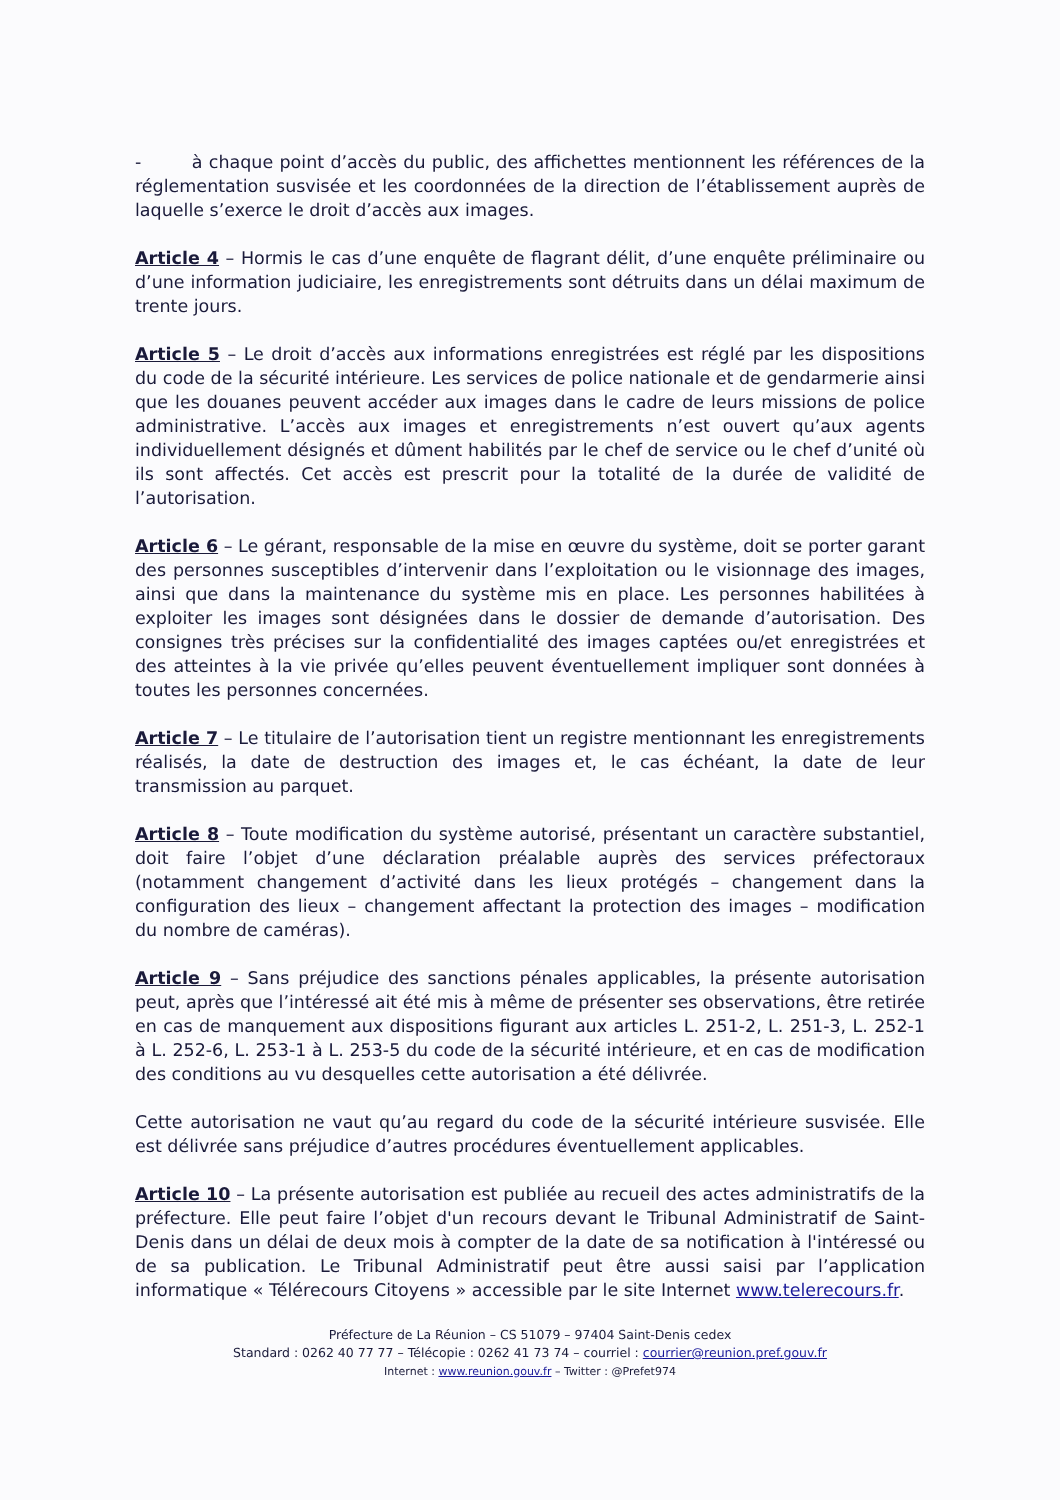- à chaque point d’accès du public, des affichettes mentionnent les références de la réglementation susvisée et les coordonnées de la direction de l’établissement auprès de laquelle s’exerce le droit d’accès aux images.
Article 4 – Hormis le cas d’une enquête de flagrant délit, d’une enquête préliminaire ou d’une information judiciaire, les enregistrements sont détruits dans un délai maximum de trente jours.
Article 5 – Le droit d’accès aux informations enregistrées est réglé par les dispositions du code de la sécurité intérieure. Les services de police nationale et de gendarmerie ainsi que les douanes peuvent accéder aux images dans le cadre de leurs missions de police administrative. L’accès aux images et enregistrements n’est ouvert qu’aux agents individuellement désignés et dûment habilités par le chef de service ou le chef d’unité où ils sont affectés. Cet accès est prescrit pour la totalité de la durée de validité de l’autorisation.
Article 6 – Le gérant, responsable de la mise en œuvre du système, doit se porter garant des personnes susceptibles d’intervenir dans l’exploitation ou le visionnage des images, ainsi que dans la maintenance du système mis en place. Les personnes habilitées à exploiter les images sont désignées dans le dossier de demande d’autorisation. Des consignes très précises sur la confidentialité des images captées ou/et enregistrées et des atteintes à la vie privée qu’elles peuvent éventuellement impliquer sont données à toutes les personnes concernées.
Article 7 – Le titulaire de l’autorisation tient un registre mentionnant les enregistrements réalisés, la date de destruction des images et, le cas échéant, la date de leur transmission au parquet.
Article 8 – Toute modification du système autorisé, présentant un caractère substantiel, doit faire l’objet d’une déclaration préalable auprès des services préfectoraux (notamment changement d’activité dans les lieux protégés – changement dans la configuration des lieux – changement affectant la protection des images – modification du nombre de caméras).
Article 9 – Sans préjudice des sanctions pénales applicables, la présente autorisation peut, après que l’intéressé ait été mis à même de présenter ses observations, être retirée en cas de manquement aux dispositions figurant aux articles L. 251-2, L. 251-3, L. 252-1 à L. 252-6, L. 253-1 à L. 253-5 du code de la sécurité intérieure, et en cas de modification des conditions au vu desquelles cette autorisation a été délivrée.
Cette autorisation ne vaut qu’au regard du code de la sécurité intérieure susvisée. Elle est délivrée sans préjudice d’autres procédures éventuellement applicables.
Article 10 – La présente autorisation est publiée au recueil des actes administratifs de la préfecture. Elle peut faire l’objet d'un recours devant le Tribunal Administratif de Saint-Denis dans un délai de deux mois à compter de la date de sa notification à l'intéressé ou de sa publication. Le Tribunal Administratif peut être aussi saisi par l’application informatique « Télérecours Citoyens » accessible par le site Internet www.telerecours.fr.
Préfecture de La Réunion – CS 51079 – 97404 Saint-Denis cedex
Standard : 0262 40 77 77 – Télécopie : 0262 41 73 74 – courriel : courrier@reunion.pref.gouv.fr
Internet : www.reunion.gouv.fr – Twitter : @Prefet974